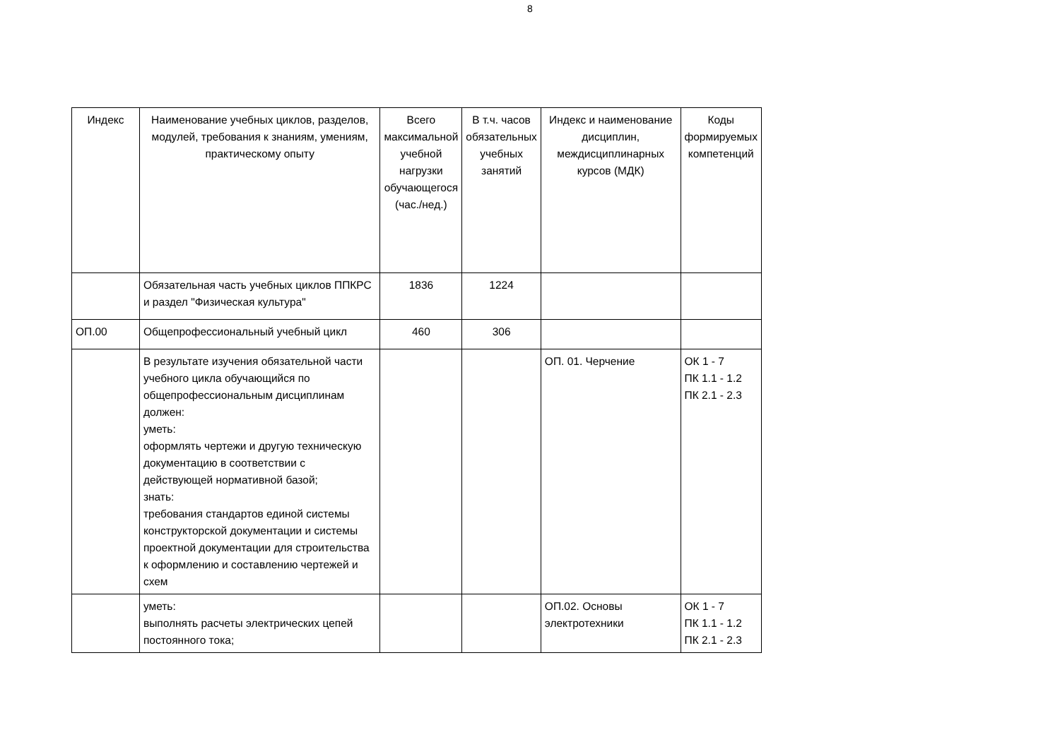8
| Индекс | Наименование учебных циклов, разделов, модулей, требования к знаниям, умениям, практическому опыту | Всего максимальной учебной нагрузки обучающегося (час./нед.) | В т.ч. часов обязательных учебных занятий | Индекс и наименование дисциплин, междисциплинарных курсов (МДК) | Коды формируемых компетенций |
| | Обязательная часть учебных циклов ППКРС и раздел "Физическая культура" | 1836 | 1224 | | |
| ОП.00 | Общепрофессиональный учебный цикл | 460 | 306 | | |
| | В результате изучения обязательной части учебного цикла обучающийся по общепрофессиональным дисциплинам должен: уметь: оформлять чертежи и другую техническую документацию в соответствии с действующей нормативной базой; знать: требования стандартов единой системы конструкторской документации и системы проектной документации для строительства к оформлению и составлению чертежей и схем | | | ОП. 01. Черчение | ОК 1 - 7 ПК 1.1 - 1.2 ПК 2.1 - 2.3 |
| | уметь: выполнять расчеты электрических цепей постоянного тока; | | | ОП.02. Основы электротехники | ОК 1 - 7 ПК 1.1 - 1.2 ПК 2.1 - 2.3 |